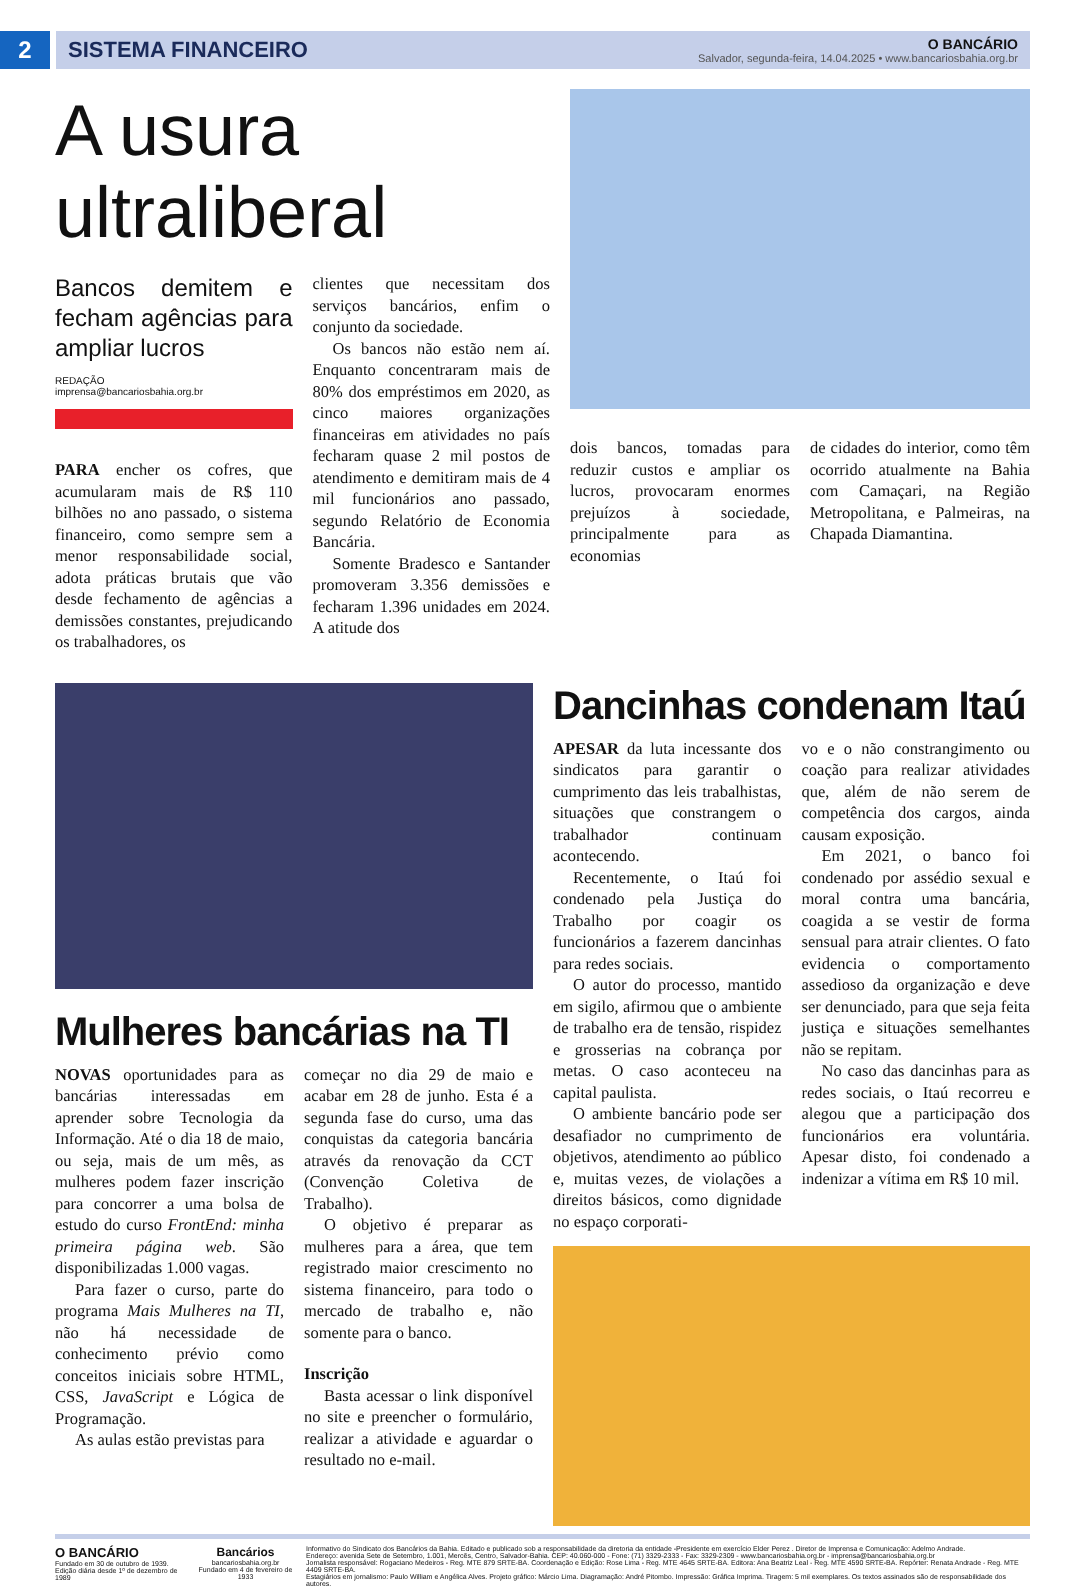2
SISTEMA FINANCEIRO
O BANCÁRIO
Salvador, segunda-feira, 14.04.2025 • www.bancariosbahia.org.br
A usura ultraliberal
Bancos demitem e fecham agências para ampliar lucros
REDAÇÃO
imprensa@bancariosbahia.org.br
PARA encher os cofres, que acumularam mais de R$ 110 bilhões no ano passado, o sistema financeiro, como sempre sem a menor responsabilidade social, adota práticas brutais que vão desde fechamento de agências a demissões constantes, prejudicando os trabalhadores, os
clientes que necessitam dos serviços bancários, enfim o conjunto da sociedade.
Os bancos não estão nem aí. Enquanto concentraram mais de 80% dos empréstimos em 2020, as cinco maiores organizações financeiras em atividades no país fecharam quase 2 mil postos de atendimento e demitiram mais de 4 mil funcionários ano passado, segundo Relatório de Economia Bancária.
Somente Bradesco e Santander promoveram 3.356 demissões e fecharam 1.396 unidades em 2024. A atitude dos
dois bancos, tomadas para reduzir custos e ampliar os lucros, provocaram enormes prejuízos à sociedade, principalmente para as economias
de cidades do interior, como têm ocorrido atualmente na Bahia com Camaçari, na Região Metropolitana, e Palmeiras, na Chapada Diamantina.
Mulheres bancárias na TI
NOVAS oportunidades para as bancárias interessadas em aprender sobre Tecnologia da Informação. Até o dia 18 de maio, ou seja, mais de um mês, as mulheres podem fazer inscrição para concorrer a uma bolsa de estudo do curso FrontEnd: minha primeira página web. São disponibilizadas 1.000 vagas.
Para fazer o curso, parte do programa Mais Mulheres na TI, não há necessidade de conhecimento prévio como conceitos iniciais sobre HTML, CSS, JavaScript e Lógica de Programação.
As aulas estão previstas para
começar no dia 29 de maio e acabar em 28 de junho. Esta é a segunda fase do curso, uma das conquistas da categoria bancária através da renovação da CCT (Convenção Coletiva de Trabalho).
O objetivo é preparar as mulheres para a área, que tem registrado maior crescimento no sistema financeiro, para todo o mercado de trabalho e, não somente para o banco.
Inscrição
Basta acessar o link disponível no site e preencher o formulário, realizar a atividade e aguardar o resultado no e-mail.
Dancinhas condenam Itaú
APESAR da luta incessante dos sindicatos para garantir o cumprimento das leis trabalhistas, situações que constrangem o trabalhador continuam acontecendo.
Recentemente, o Itaú foi condenado pela Justiça do Trabalho por coagir os funcionários a fazerem dancinhas para redes sociais.
O autor do processo, mantido em sigilo, afirmou que o ambiente de trabalho era de tensão, rispidez e grosserias na cobrança por metas. O caso aconteceu na capital paulista.
O ambiente bancário pode ser desafiador no cumprimento de objetivos, atendimento ao público e, muitas vezes, de violações a direitos básicos, como dignidade no espaço corporati-
vo e o não constrangimento ou coação para realizar atividades que, além de não serem de competência dos cargos, ainda causam exposição.
Em 2021, o banco foi condenado por assédio sexual e moral contra uma bancária, coagida a se vestir de forma sensual para atrair clientes. O fato evidencia o comportamento assedioso da organização e deve ser denunciado, para que seja feita justiça e situações semelhantes não se repitam.
No caso das dancinhas para as redes sociais, o Itaú recorreu e alegou que a participação dos funcionários era voluntária. Apesar disto, foi condenado a indenizar a vítima em R$ 10 mil.
O BANCÁRIO
Fundado em 30 de outubro de 1939.
Edição diária desde 1º de dezembro de 1989
Bancários
bancariosbahia.org.br
Fundado em 4 de fevereiro de 1933
Informativo do Sindicato dos Bancários da Bahia. Editado e publicado sob a responsabilidade da diretoria da entidade -Presidente em exercício Elder Perez . Diretor de Imprensa e Comunicação: Adelmo Andrade.
Endereço: avenida Sete de Setembro, 1.001, Mercês, Centro, Salvador-Bahia. CEP: 40.060-000 - Fone: (71) 3329-2333 - Fax: 3329-2309 - www.bancariosbahia.org.br - imprensa@bancariosbahia.org.br
Jornalista responsável: Rogaciano Medeiros - Reg. MTE 879 SRTE-BA. Coordenação e Edição: Rose Lima - Reg. MTE 4645 SRTE-BA. Editora: Ana Beatriz Leal - Reg. MTE 4590 SRTE-BA. Repórter: Renata Andrade - Reg. MTE 4409 SRTE-BA.
Estagiários em jornalismo: Paulo William e Angélica Alves. Projeto gráfico: Márcio Lima. Diagramação: André Pitombo. Impressão: Gráfica Imprima. Tiragem: 5 mil exemplares. Os textos assinados são de responsabilidade dos autores.